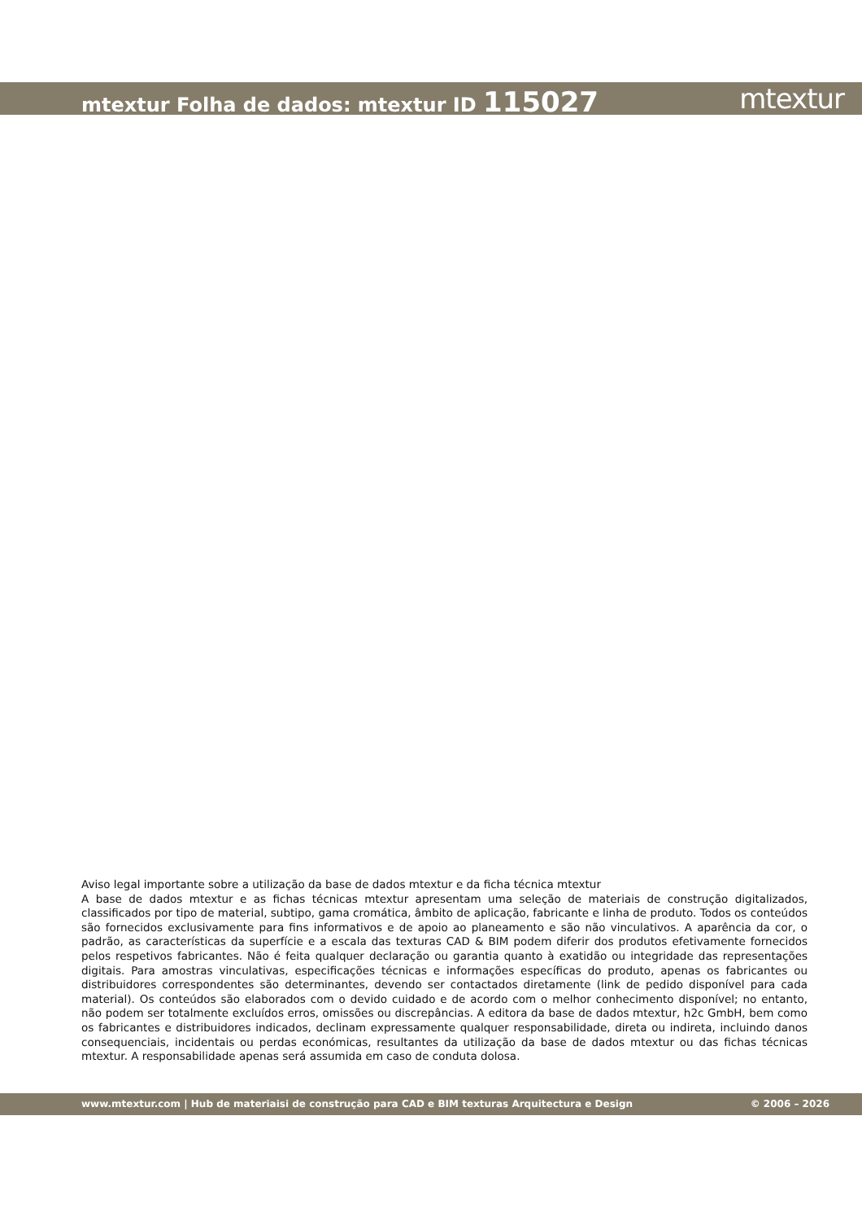mtextur Folha de dados: mtextur ID 115027
mtextur
Aviso legal importante sobre a utilização da base de dados mtextur e da ficha técnica mtextur
A base de dados mtextur e as fichas técnicas mtextur apresentam uma seleção de materiais de construção digitalizados, classificados por tipo de material, subtipo, gama cromática, âmbito de aplicação, fabricante e linha de produto. Todos os conteúdos são fornecidos exclusivamente para fins informativos e de apoio ao planeamento e são não vinculativos. A aparência da cor, o padrão, as características da superfície e a escala das texturas CAD & BIM podem diferir dos produtos efetivamente fornecidos pelos respetivos fabricantes. Não é feita qualquer declaração ou garantia quanto à exatidão ou integridade das representações digitais. Para amostras vinculativas, especificações técnicas e informações específicas do produto, apenas os fabricantes ou distribuidores correspondentes são determinantes, devendo ser contactados diretamente (link de pedido disponível para cada material). Os conteúdos são elaborados com o devido cuidado e de acordo com o melhor conhecimento disponível; no entanto, não podem ser totalmente excluídos erros, omissões ou discrepâncias. A editora da base de dados mtextur, h2c GmbH, bem como os fabricantes e distribuidores indicados, declinam expressamente qualquer responsabilidade, direta ou indireta, incluindo danos consequenciais, incidentais ou perdas económicas, resultantes da utilização da base de dados mtextur ou das fichas técnicas mtextur. A responsabilidade apenas será assumida em caso de conduta dolosa.
www.mtextur.com | Hub de materiaisi de construção para CAD e BIM texturas Arquitectura e Design © 2006 – 2026